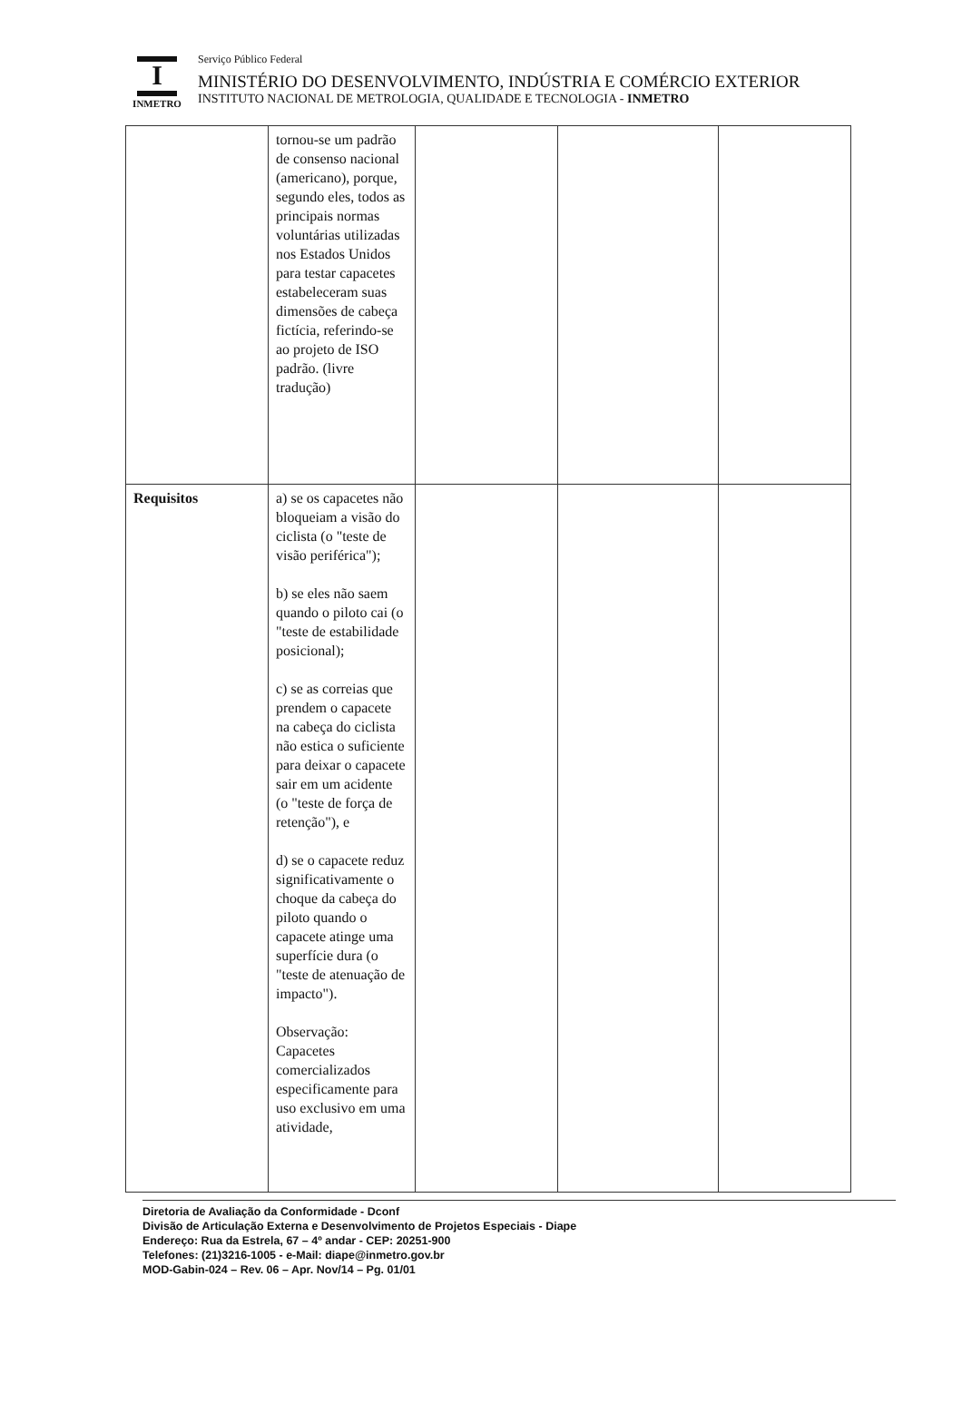I
INMETRO
Serviço Público Federal
MINISTÉRIO DO DESENVOLVIMENTO, INDÚSTRIA E COMÉRCIO EXTERIOR
INSTITUTO NACIONAL DE METROLOGIA, QUALIDADE E TECNOLOGIA - INMETRO
| | tornou-se um padrão de consenso nacional (americano), porque, segundo eles, todos as principais normas voluntárias utilizadas nos Estados Unidos para testar capacetes estabeleceram suas dimensões de cabeça fictícia, referindo-se ao projeto de ISO padrão. (livre tradução) | | | |
| Requisitos | a) se os capacetes não bloqueiam a visão do ciclista (o "teste de visão periférica"); b) se eles não saem quando o piloto cai (o "teste de estabilidade posicional); c) se as correias que prendem o capacete na cabeça do ciclista não estica o suficiente para deixar o capacete sair em um acidente (o "teste de força de retenção"), e d) se o capacete reduz significativamente o choque da cabeça do piloto quando o capacete atinge uma superfície dura (o "teste de atenuação de impacto"). Observação: Capacetes comercializados especificamente para uso exclusivo em uma atividade, | | | |
Diretoria de Avaliação da Conformidade - Dconf
Divisão de Articulação Externa e Desenvolvimento de Projetos Especiais - Diape
Endereço: Rua da Estrela, 67 – 4º andar - CEP: 20251-900
Telefones: (21)3216-1005 - e-Mail: diape@inmetro.gov.br
MOD-Gabin-024 – Rev. 06 – Apr. Nov/14 – Pg. 01/01